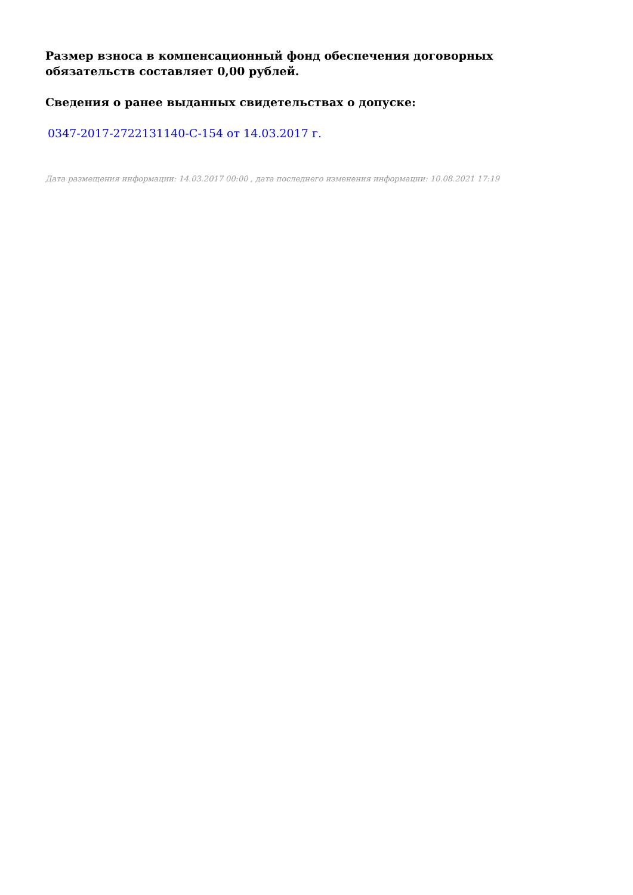Размер взноса в компенсационный фонд обеспечения договорных обязательств составляет 0,00 рублей.
Сведения о ранее выданных свидетельствах о допуске:
0347-2017-2722131140-С-154 от 14.03.2017 г.
Дата размещения информации: 14.03.2017 00:00 , дата последнего изменения информации: 10.08.2021 17:19